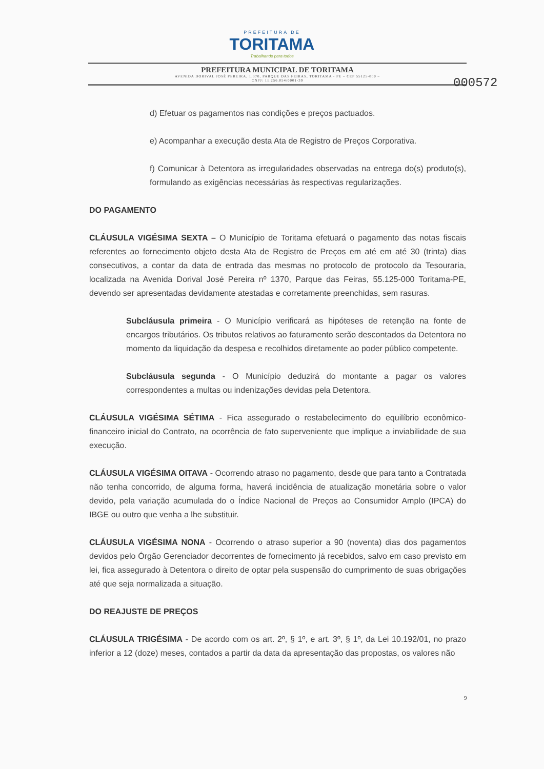PREFEITURA DE
TORITAMA
Trabalhando para todos
PREFEITURA MUNICIPAL DE TORITAMA
AVENIDA DORIVAL JOSÉ PEREIRA, 1.370, PARQUE DAS FEIRAS, TORITAMA - PE – CEP 55125-000 –
CNPJ: 11.256.054/0001-39
000572
d) Efetuar os pagamentos nas condições e preços pactuados.
e) Acompanhar a execução desta Ata de Registro de Preços Corporativa.
f) Comunicar à Detentora as irregularidades observadas na entrega do(s) produto(s), formulando as exigências necessárias às respectivas regularizações.
DO PAGAMENTO
CLÁUSULA VIGÉSIMA SEXTA – O Município de Toritama efetuará o pagamento das notas fiscais referentes ao fornecimento objeto desta Ata de Registro de Preços em até em até 30 (trinta) dias consecutivos, a contar da data de entrada das mesmas no protocolo de protocolo da Tesouraria, localizada na Avenida Dorival José Pereira nº 1370, Parque das Feiras, 55.125-000 Toritama-PE, devendo ser apresentadas devidamente atestadas e corretamente preenchidas, sem rasuras.
Subcláusula primeira - O Município verificará as hipóteses de retenção na fonte de encargos tributários. Os tributos relativos ao faturamento serão descontados da Detentora no momento da liquidação da despesa e recolhidos diretamente ao poder público competente.
Subcláusula segunda - O Município deduzirá do montante a pagar os valores correspondentes a multas ou indenizações devidas pela Detentora.
CLÁUSULA VIGÉSIMA SÉTIMA - Fica assegurado o restabelecimento do equilíbrio econômico-financeiro inicial do Contrato, na ocorrência de fato superveniente que implique a inviabilidade de sua execução.
CLÁUSULA VIGÉSIMA OITAVA - Ocorrendo atraso no pagamento, desde que para tanto a Contratada não tenha concorrido, de alguma forma, haverá incidência de atualização monetária sobre o valor devido, pela variação acumulada do o Índice Nacional de Preços ao Consumidor Amplo (IPCA) do IBGE ou outro que venha a lhe substituir.
CLÁUSULA VIGÉSIMA NONA - Ocorrendo o atraso superior a 90 (noventa) dias dos pagamentos devidos pelo Órgão Gerenciador decorrentes de fornecimento já recebidos, salvo em caso previsto em lei, fica assegurado à Detentora o direito de optar pela suspensão do cumprimento de suas obrigações até que seja normalizada a situação.
DO REAJUSTE DE PREÇOS
CLÁUSULA TRIGÉSIMA - De acordo com os art. 2º, § 1º, e art. 3º, § 1º, da Lei 10.192/01, no prazo inferior a 12 (doze) meses, contados a partir da data da apresentação das propostas, os valores não
9